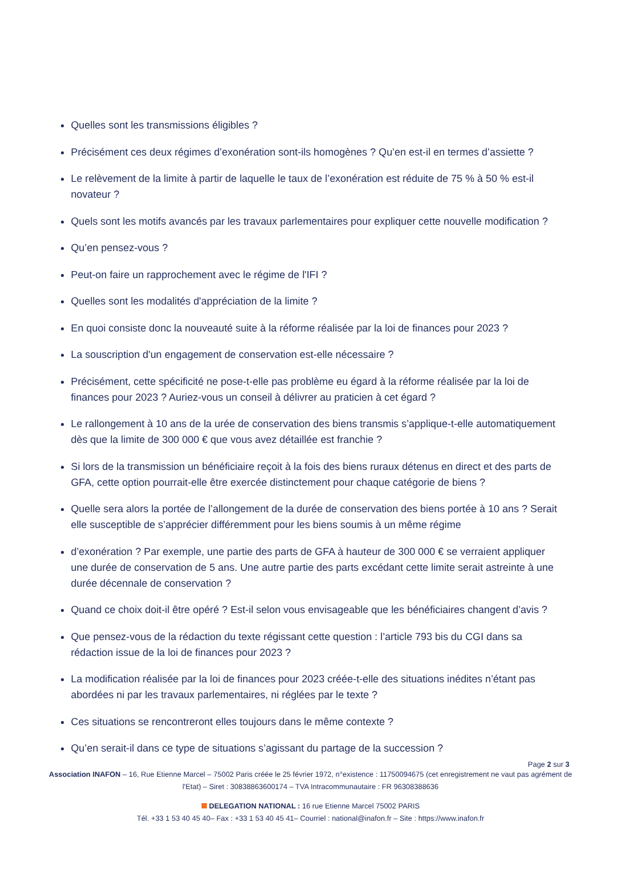Quelles sont les transmissions éligibles ?
Précisément ces deux régimes d’exonération sont-ils homogènes ? Qu’en est-il en termes d’assiette ?
Le relèvement de la limite à partir de laquelle le taux de l’exonération est réduite de 75 % à 50 % est-il novateur ?
Quels sont les motifs avancés par les travaux parlementaires pour expliquer cette nouvelle modification ?
Qu’en pensez-vous ?
Peut-on faire un rapprochement avec le régime de l'IFI ?
Quelles sont les modalités d'appréciation de la limite ?
En quoi consiste donc la nouveauté suite à la réforme réalisée par la loi de finances pour 2023 ?
La souscription d'un engagement de conservation est-elle nécessaire ?
Précisément, cette spécificité ne pose-t-elle pas problème eu égard à la réforme réalisée par la loi de finances pour 2023 ? Auriez-vous un conseil à délivrer au praticien à cet égard ?
Le rallongement à 10 ans de la urée de conservation des biens transmis s’applique-t-elle automatiquement dès que la limite de 300 000 € que vous avez détaillée est franchie ?
Si lors de la transmission un bénéficiaire reçoit à la fois des biens ruraux détenus en direct et des parts de GFA, cette option pourrait-elle être exercée distinctement pour chaque catégorie de biens ?
Quelle sera alors la portée de l’allongement de la durée de conservation des biens portée à 10 ans ? Serait elle susceptible de s’apprécier différemment pour les biens soumis à un même régime
d’exonération ? Par exemple, une partie des parts de GFA à hauteur de 300 000 € se verraient appliquer une durée de conservation de 5 ans. Une autre partie des parts excédant cette limite serait astreinte à une durée décennale de conservation ?
Quand ce choix doit-il être opéré ? Est-il selon vous envisageable que les bénéficiaires changent d’avis ?
Que pensez-vous de la rédaction du texte régissant cette question : l’article 793 bis du CGI dans sa rédaction issue de la loi de finances pour 2023 ?
La modification réalisée par la loi de finances pour 2023 créée-t-elle des situations inédites n’étant pas abordées ni par les travaux parlementaires, ni réglées par le texte ?
Ces situations se rencontreront elles toujours dans le même contexte ?
Qu’en serait-il dans ce type de situations s’agissant du partage de la succession ?
Page 2 sur 3
Association INAFON – 16, Rue Etienne Marcel – 75002 Paris créée le 25 février 1972, n°existence : 11750094675 (cet enregistrement ne vaut pas agrément de l'Etat) – Siret : 30838863600174 – TVA Intracommunautaire : FR 96308388636
DELEGATION NATIONAL : 16 rue Etienne Marcel 75002 PARIS
Tél. +33 1 53 40 45 40– Fax : +33 1 53 40 45 41– Courriel : national@inafon.fr – Site : https://www.inafon.fr